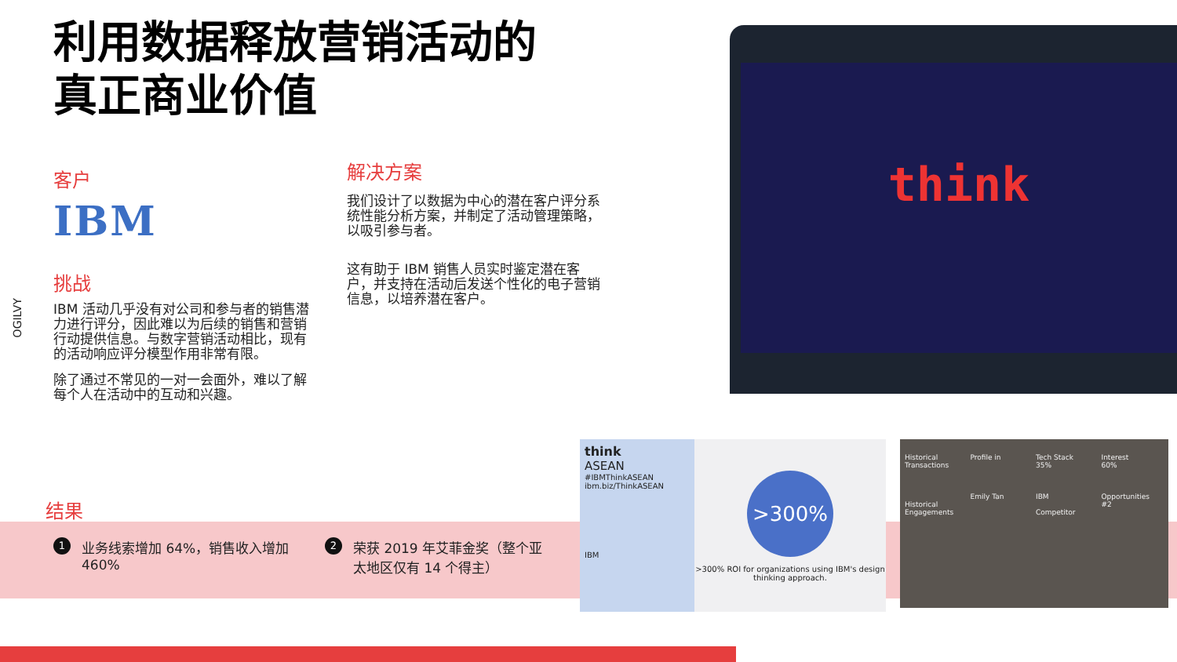利用数据释放营销活动的
真正商业价值
OGILVY
客户
IBM
挑战
IBM 活动几乎没有对公司和参与者的销售潜力进行评分，因此难以为后续的销售和营销行动提供信息。与数字营销活动相比，现有的活动响应评分模型作用非常有限。
除了通过不常见的一对一会面外，难以了解每个人在活动中的互动和兴趣。
解决方案
我们设计了以数据为中心的潜在客户评分系统性能分析方案，并制定了活动管理策略，以吸引参与者。
这有助于 IBM 销售人员实时鉴定潜在客户，并支持在活动后发送个性化的电子营销信息，以培养潜在客户。
think
结果
1 业务线索增加 64%，销售收入增加 460%
2 荣获 2019 年艾菲金奖（整个亚太地区仅有 14 个得主）
think
ASEAN
#IBMThinkASEAN
ibm.biz/ThinkASEAN
IBM
>300%
>300% ROI for organizations using IBM's design thinking approach.
Historical Transactions
Historical Engagements
Profile in
Emily Tan
Tech Stack
35%
IBM
Competitor
Interest
60%
Opportunities
#2